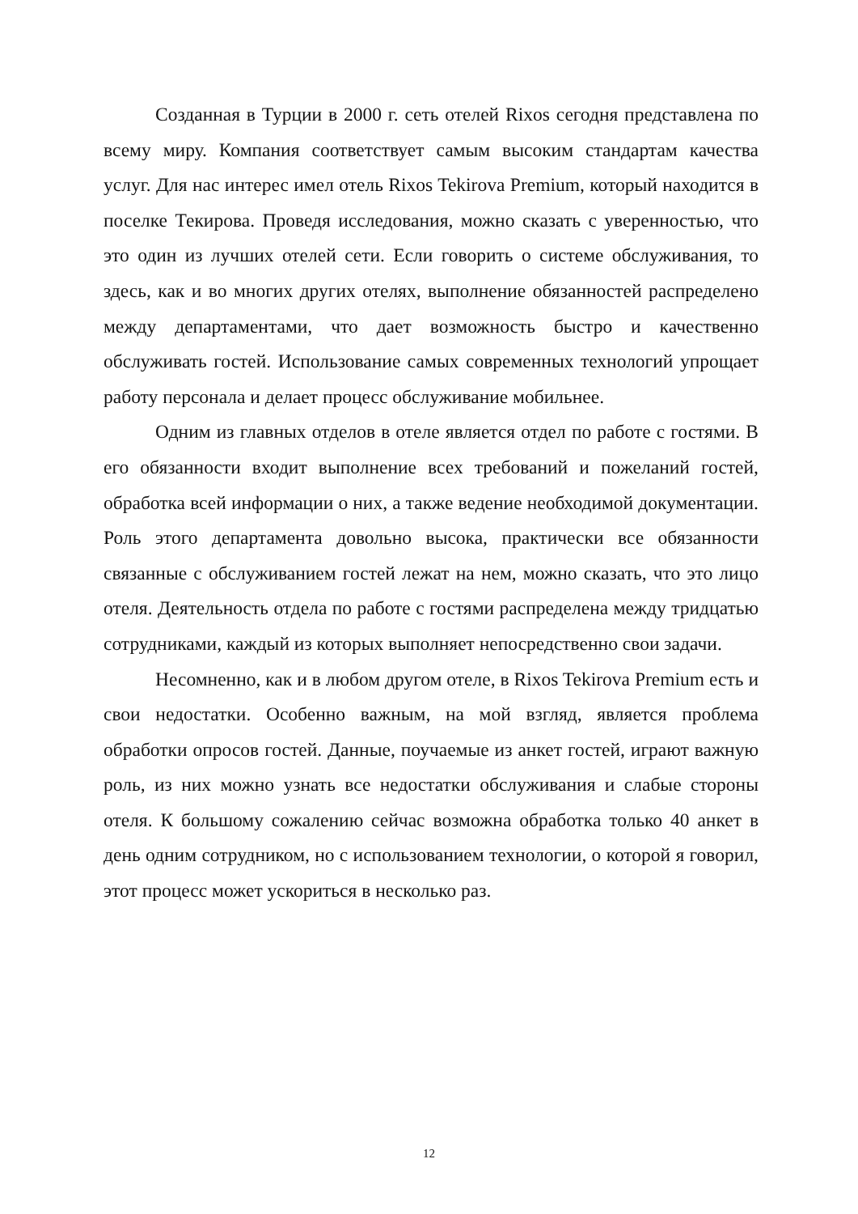Созданная в Турции в 2000 г. сеть отелей Rixos сегодня представлена по всему миру. Компания соответствует самым высоким стандартам качества услуг. Для нас интерес имел отель Rixos Tekirova Premium, который находится в поселке Текирова. Проведя исследования, можно сказать с уверенностью, что это один из лучших отелей сети. Если говорить о системе обслуживания, то здесь, как и во многих других отелях, выполнение обязанностей распределено между департаментами, что дает возможность быстро и качественно обслуживать гостей. Использование самых современных технологий упрощает работу персонала и делает процесс обслуживание мобильнее.
Одним из главных отделов в отеле является отдел по работе с гостями. В его обязанности входит выполнение всех требований и пожеланий гостей, обработка всей информации о них, а также ведение необходимой документации. Роль этого департамента довольно высока, практически все обязанности связанные с обслуживанием гостей лежат на нем, можно сказать, что это лицо отеля. Деятельность отдела по работе с гостями распределена между тридцатью сотрудниками, каждый из которых выполняет непосредственно свои задачи.
Несомненно, как и в любом другом отеле, в Rixos Tekirova Premium есть и свои недостатки. Особенно важным, на мой взгляд, является проблема обработки опросов гостей. Данные, поучаемые из анкет гостей, играют важную роль, из них можно узнать все недостатки обслуживания и слабые стороны отеля. К большому сожалению сейчас возможна обработка только 40 анкет в день одним сотрудником, но с использованием технологии, о которой я говорил, этот процесс может ускориться в несколько раз.
12